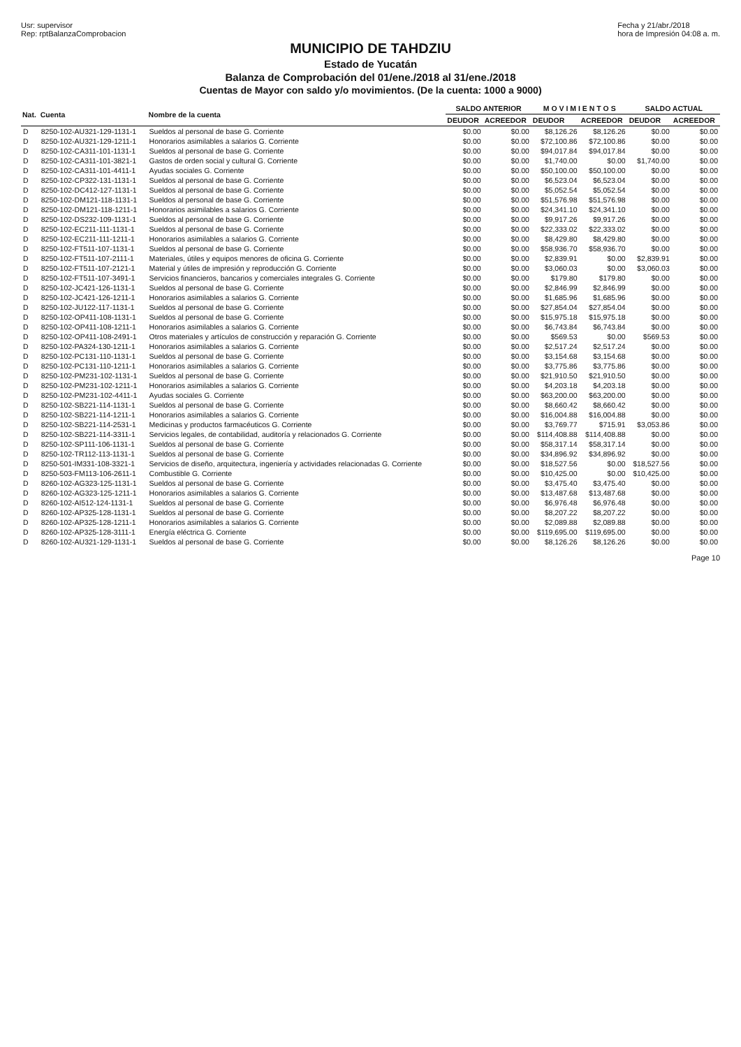Usr: supervisor
Rep: rptBalanzaComprobacion
Fecha y 21/abr./2018
hora de Impresión 04:08 a. m.
MUNICIPIO DE TAHDZIU
Estado de Yucatán
Balanza de Comprobación del 01/ene./2018 al 31/ene./2018
Cuentas de Mayor con saldo y/o movimientos. (De la cuenta: 1000 a 9000)
| Nat. | Cuenta | Nombre de la cuenta | SALDO ANTERIOR | | M O V I M I E N T O S | | SALDO ACTUAL | |
| --- | --- | --- | --- | --- | --- | --- | --- | --- |
| | | | DEUDOR | ACREEDOR | DEUDOR | ACREEDOR | DEUDOR | ACREEDOR |
| D | 8250-102-AU321-129-1131-1 | Sueldos al personal de base G. Corriente | $0.00 | $0.00 | $8,126.26 | $8,126.26 | $0.00 | $0.00 |
| D | 8250-102-AU321-129-1211-1 | Honorarios asimilables a salarios G. Corriente | $0.00 | $0.00 | $72,100.86 | $72,100.86 | $0.00 | $0.00 |
| D | 8250-102-CA311-101-1131-1 | Sueldos al personal de base G. Corriente | $0.00 | $0.00 | $94,017.84 | $94,017.84 | $0.00 | $0.00 |
| D | 8250-102-CA311-101-3821-1 | Gastos de orden social y cultural G. Corriente | $0.00 | $0.00 | $1,740.00 | $0.00 | $1,740.00 | $0.00 |
| D | 8250-102-CA311-101-4411-1 | Ayudas sociales G. Corriente | $0.00 | $0.00 | $50,100.00 | $50,100.00 | $0.00 | $0.00 |
| D | 8250-102-CP322-131-1131-1 | Sueldos al personal de base G. Corriente | $0.00 | $0.00 | $6,523.04 | $6,523.04 | $0.00 | $0.00 |
| D | 8250-102-DC412-127-1131-1 | Sueldos al personal de base G. Corriente | $0.00 | $0.00 | $5,052.54 | $5,052.54 | $0.00 | $0.00 |
| D | 8250-102-DM121-118-1131-1 | Sueldos al personal de base G. Corriente | $0.00 | $0.00 | $51,576.98 | $51,576.98 | $0.00 | $0.00 |
| D | 8250-102-DM121-118-1211-1 | Honorarios asimilables a salarios G. Corriente | $0.00 | $0.00 | $24,341.10 | $24,341.10 | $0.00 | $0.00 |
| D | 8250-102-DS232-109-1131-1 | Sueldos al personal de base G. Corriente | $0.00 | $0.00 | $9,917.26 | $9,917.26 | $0.00 | $0.00 |
| D | 8250-102-EC211-111-1131-1 | Sueldos al personal de base G. Corriente | $0.00 | $0.00 | $22,333.02 | $22,333.02 | $0.00 | $0.00 |
| D | 8250-102-EC211-111-1211-1 | Honorarios asimilables a salarios G. Corriente | $0.00 | $0.00 | $8,429.80 | $8,429.80 | $0.00 | $0.00 |
| D | 8250-102-FT511-107-1131-1 | Sueldos al personal de base G. Corriente | $0.00 | $0.00 | $58,936.70 | $58,936.70 | $0.00 | $0.00 |
| D | 8250-102-FT511-107-2111-1 | Materiales, útiles y equipos menores de oficina G. Corriente | $0.00 | $0.00 | $2,839.91 | $0.00 | $2,839.91 | $0.00 |
| D | 8250-102-FT511-107-2121-1 | Material y útiles de impresión y reproducción G. Corriente | $0.00 | $0.00 | $3,060.03 | $0.00 | $3,060.03 | $0.00 |
| D | 8250-102-FT511-107-3491-1 | Servicios financieros, bancarios y comerciales integrales G. Corriente | $0.00 | $0.00 | $179.80 | $179.80 | $0.00 | $0.00 |
| D | 8250-102-JC421-126-1131-1 | Sueldos al personal de base G. Corriente | $0.00 | $0.00 | $2,846.99 | $2,846.99 | $0.00 | $0.00 |
| D | 8250-102-JC421-126-1211-1 | Honorarios asimilables a salarios G. Corriente | $0.00 | $0.00 | $1,685.96 | $1,685.96 | $0.00 | $0.00 |
| D | 8250-102-JU122-117-1131-1 | Sueldos al personal de base G. Corriente | $0.00 | $0.00 | $27,854.04 | $27,854.04 | $0.00 | $0.00 |
| D | 8250-102-OP411-108-1131-1 | Sueldos al personal de base G. Corriente | $0.00 | $0.00 | $15,975.18 | $15,975.18 | $0.00 | $0.00 |
| D | 8250-102-OP411-108-1211-1 | Honorarios asimilables a salarios G. Corriente | $0.00 | $0.00 | $6,743.84 | $6,743.84 | $0.00 | $0.00 |
| D | 8250-102-OP411-108-2491-1 | Otros materiales y artículos de construcción y reparación G. Corriente | $0.00 | $0.00 | $569.53 | $0.00 | $569.53 | $0.00 |
| D | 8250-102-PA324-130-1211-1 | Honorarios asimilables a salarios G. Corriente | $0.00 | $0.00 | $2,517.24 | $2,517.24 | $0.00 | $0.00 |
| D | 8250-102-PC131-110-1131-1 | Sueldos al personal de base G. Corriente | $0.00 | $0.00 | $3,154.68 | $3,154.68 | $0.00 | $0.00 |
| D | 8250-102-PC131-110-1211-1 | Honorarios asimilables a salarios G. Corriente | $0.00 | $0.00 | $3,775.86 | $3,775.86 | $0.00 | $0.00 |
| D | 8250-102-PM231-102-1131-1 | Sueldos al personal de base G. Corriente | $0.00 | $0.00 | $21,910.50 | $21,910.50 | $0.00 | $0.00 |
| D | 8250-102-PM231-102-1211-1 | Honorarios asimilables a salarios G. Corriente | $0.00 | $0.00 | $4,203.18 | $4,203.18 | $0.00 | $0.00 |
| D | 8250-102-PM231-102-4411-1 | Ayudas sociales G. Corriente | $0.00 | $0.00 | $63,200.00 | $63,200.00 | $0.00 | $0.00 |
| D | 8250-102-SB221-114-1131-1 | Sueldos al personal de base G. Corriente | $0.00 | $0.00 | $8,660.42 | $8,660.42 | $0.00 | $0.00 |
| D | 8250-102-SB221-114-1211-1 | Honorarios asimilables a salarios G. Corriente | $0.00 | $0.00 | $16,004.88 | $16,004.88 | $0.00 | $0.00 |
| D | 8250-102-SB221-114-2531-1 | Medicinas y productos farmacéuticos G. Corriente | $0.00 | $0.00 | $3,769.77 | $715.91 | $3,053.86 | $0.00 |
| D | 8250-102-SB221-114-3311-1 | Servicios legales, de contabilidad, auditoría y relacionados G. Corriente | $0.00 | $0.00 | $114,408.88 | $114,408.88 | $0.00 | $0.00 |
| D | 8250-102-SP111-106-1131-1 | Sueldos al personal de base G. Corriente | $0.00 | $0.00 | $58,317.14 | $58,317.14 | $0.00 | $0.00 |
| D | 8250-102-TR112-113-1131-1 | Sueldos al personal de base G. Corriente | $0.00 | $0.00 | $34,896.92 | $34,896.92 | $0.00 | $0.00 |
| D | 8250-501-IM331-108-3321-1 | Servicios de diseño, arquitectura, ingeniería y actividades relacionadas G. Corriente | $0.00 | $0.00 | $18,527.56 | $0.00 | $18,527.56 | $0.00 |
| D | 8250-503-FM113-106-2611-1 | Combustible G. Corriente | $0.00 | $0.00 | $10,425.00 | $0.00 | $10,425.00 | $0.00 |
| D | 8260-102-AG323-125-1131-1 | Sueldos al personal de base G. Corriente | $0.00 | $0.00 | $3,475.40 | $3,475.40 | $0.00 | $0.00 |
| D | 8260-102-AG323-125-1211-1 | Honorarios asimilables a salarios G. Corriente | $0.00 | $0.00 | $13,487.68 | $13,487.68 | $0.00 | $0.00 |
| D | 8260-102-AI512-124-1131-1 | Sueldos al personal de base G. Corriente | $0.00 | $0.00 | $6,976.48 | $6,976.48 | $0.00 | $0.00 |
| D | 8260-102-AP325-128-1131-1 | Sueldos al personal de base G. Corriente | $0.00 | $0.00 | $8,207.22 | $8,207.22 | $0.00 | $0.00 |
| D | 8260-102-AP325-128-1211-1 | Honorarios asimilables a salarios G. Corriente | $0.00 | $0.00 | $2,089.88 | $2,089.88 | $0.00 | $0.00 |
| D | 8260-102-AP325-128-3111-1 | Energía eléctrica G. Corriente | $0.00 | $0.00 | $119,695.00 | $119,695.00 | $0.00 | $0.00 |
| D | 8260-102-AU321-129-1131-1 | Sueldos al personal de base G. Corriente | $0.00 | $0.00 | $8,126.26 | $8,126.26 | $0.00 | $0.00 |
Page 10